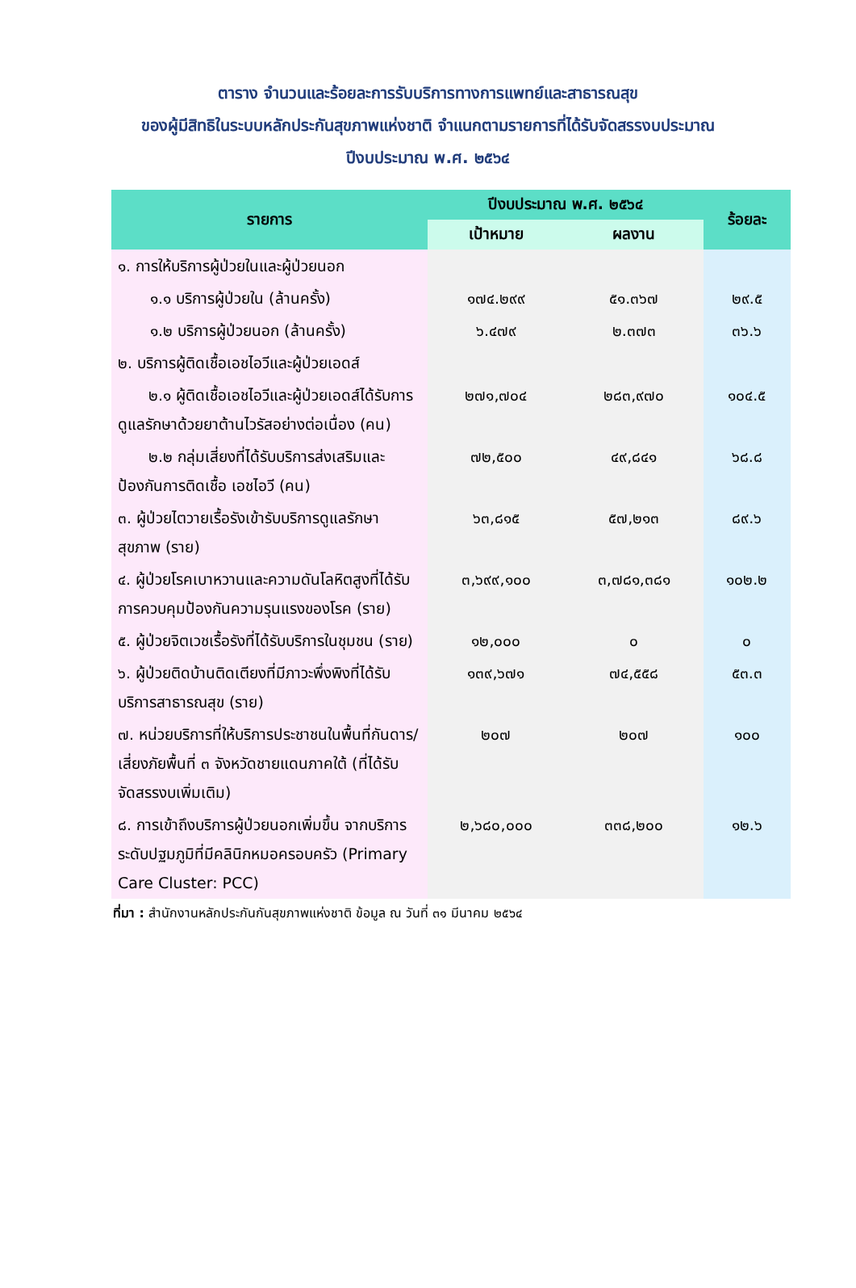ตาราง จำนวนและร้อยละการรับบริการทางการแพทย์และสาธารณสุข
ของผู้มีสิทธิในระบบหลักประกันสุขภาพแห่งชาติ จำแนกตามรายการที่ได้รับจัดสรรงบประมาณ
ปีงบประมาณ พ.ศ. ๒๕๖๔
| รายการ | ปีงบประมาณ พ.ศ. ๒๕๖๔ | | ร้อยละ |
| --- | --- | --- | --- |
| | เป้าหมาย | ผลงาน | |
| ๑. การให้บริการผู้ป่วยในและผู้ป่วยนอก | | | |
| ๑.๑ บริการผู้ป่วยใน (ล้านครั้ง) | ๑๗๔.๒๙๙ | ๕๑.๓๖๗ | ๒๙.๕ |
| ๑.๒ บริการผู้ป่วยนอก (ล้านครั้ง) | ๖.๔๗๙ | ๒.๓๗๓ | ๓๖.๖ |
| ๒. บริการผู้ติดเชื้อเอชไอวีและผู้ป่วยเอดส์ | | | |
| ๒.๑ ผู้ติดเชื้อเอชไอวีและผู้ป่วยเอดส์ได้รับการดูแลรักษาด้วยยาต้านไวรัสอย่างต่อเนื่อง (คน) | ๒๗๑,๗๐๔ | ๒๘๓,๙๗๐ | ๑๐๔.๕ |
| ๒.๒ กลุ่มเสี่ยงที่ได้รับบริการส่งเสริมและป้องกันการติดเชื้อ เอชไอวี (คน) | ๗๒,๕๐๐ | ๔๙,๘๔๑ | ๖๘.๘ |
| ๓. ผู้ป่วยไตวายเรื้อรังเข้ารับบริการดูแลรักษาสุขภาพ (ราย) | ๖๓,๘๑๕ | ๕๗,๒๑๓ | ๘๙.๖ |
| ๔. ผู้ป่วยโรคเบาหวานและความดันโลหิตสูงที่ได้รับการควบคุมป้องกันความรุนแรงของโรค (ราย) | ๓,๖๙๙,๑๐๐ | ๓,๗๘๑,๓๘๑ | ๑๐๒.๒ |
| ๕. ผู้ป่วยจิตเวชเรื้อรังที่ได้รับบริการในชุมชน (ราย) | ๑๒,๐๐๐ | ๐ | ๐ |
| ๖. ผู้ป่วยติดบ้านติดเตียงที่มีภาวะพึ่งพิงที่ได้รับบริการสาธารณสุข (ราย) | ๑๓๙,๖๗๑ | ๗๔,๕๕๘ | ๕๓.๓ |
| ๗. หน่วยบริการที่ให้บริการประชาชนในพื้นที่กันดาร/เสี่ยงภัยพื้นที่ ๓ จังหวัดชายแดนภาคใต้ (ที่ได้รับจัดสรรงบเพิ่มเติม) | ๒๐๗ | ๒๐๗ | ๑๐๐ |
| ๘. การเข้าถึงบริการผู้ป่วยนอกเพิ่มขึ้น จากบริการระดับปฐมภูมิที่มีคลินิกหมอครอบครัว (Primary Care Cluster: PCC) | ๒,๖๘๐,๐๐๐ | ๓๓๘,๒๐๐ | ๑๒.๖ |
ที่มา : สำนักงานหลักประกันกันสุขภาพแห่งชาติ ข้อมูล ณ วันที่ ๓๑ มีนาคม ๒๕๖๔